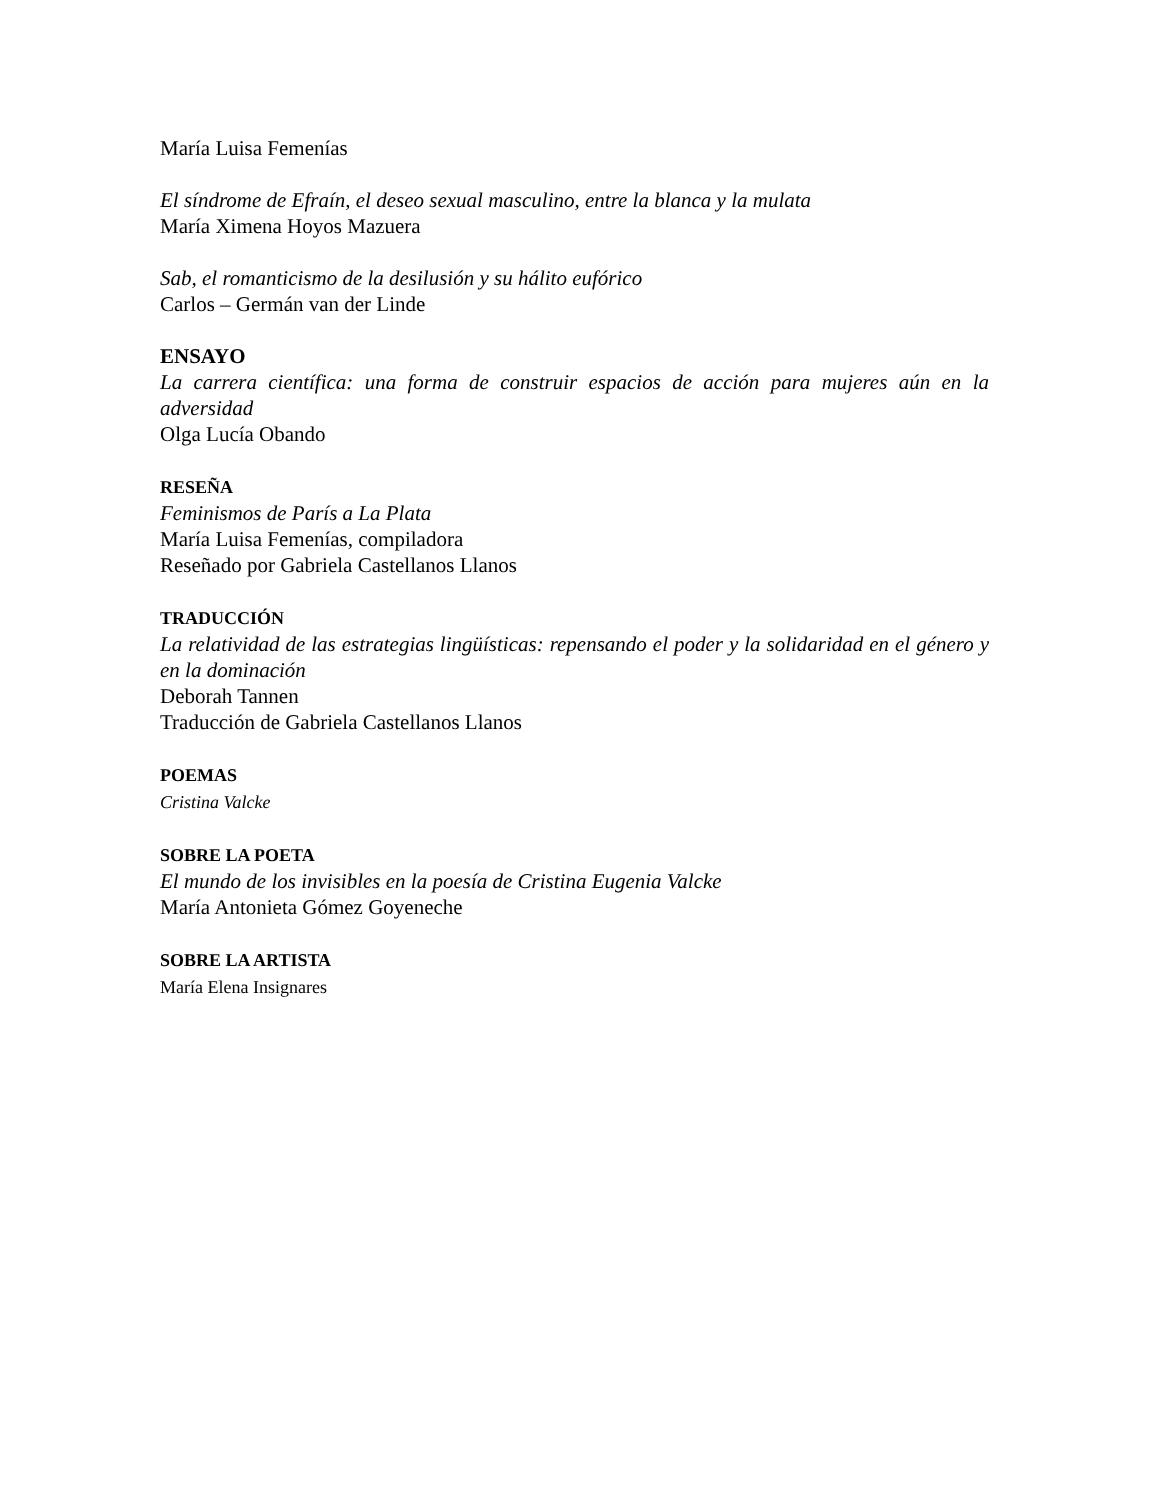María Luisa Femenías
El síndrome de Efraín, el deseo sexual masculino, entre la blanca y la mulata
María Ximena Hoyos Mazuera
Sab, el romanticismo de la desilusión y su hálito eufórico
Carlos – Germán van der Linde
ENSAYO
La carrera científica: una forma de construir espacios de acción para mujeres aún en la adversidad
Olga Lucía Obando
RESEÑA
Feminismos de París a La Plata
María Luisa Femenías, compiladora
Reseñado por Gabriela Castellanos Llanos
TRADUCCIÓN
La relatividad de las estrategias lingüísticas: repensando el poder y la solidaridad en el género y en la dominación
Deborah Tannen
Traducción de Gabriela Castellanos Llanos
POEMAS
Cristina Valcke
SOBRE LA POETA
El mundo de los invisibles en la poesía de Cristina Eugenia Valcke
María Antonieta Gómez Goyeneche
SOBRE LA ARTISTA
María Elena Insignares